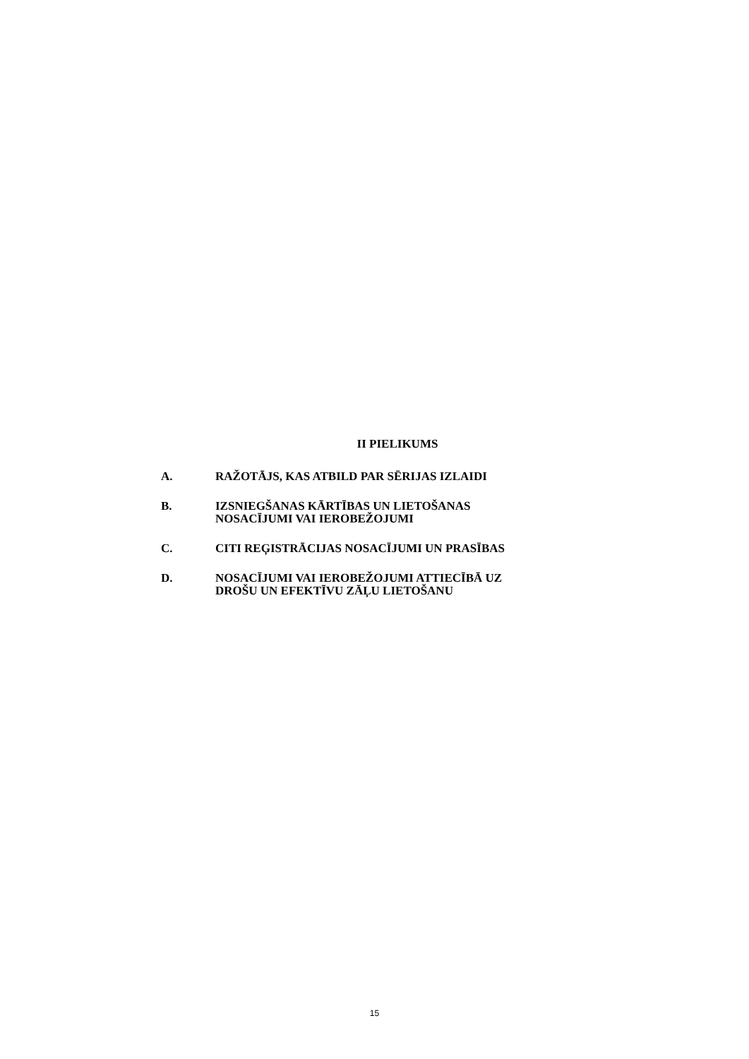II PIELIKUMS
A. RAŽOTĀJS, KAS ATBILD PAR SĒRIJAS IZLAIDI
B. IZSNIEGŠANAS KĀRTĪBAS UN LIETOŠANAS
NOSACĪJUMI VAI IEROBEŽOJUMI
C. CITI REĢISTRĀCIJAS NOSACĪJUMI UN PRASĪBAS
D. NOSACĪJUMI VAI IEROBEŽOJUMI ATTIECĪBĀ UZ
DROŠU UN EFEKTĪVU ZĀĻU LIETOŠANU
15